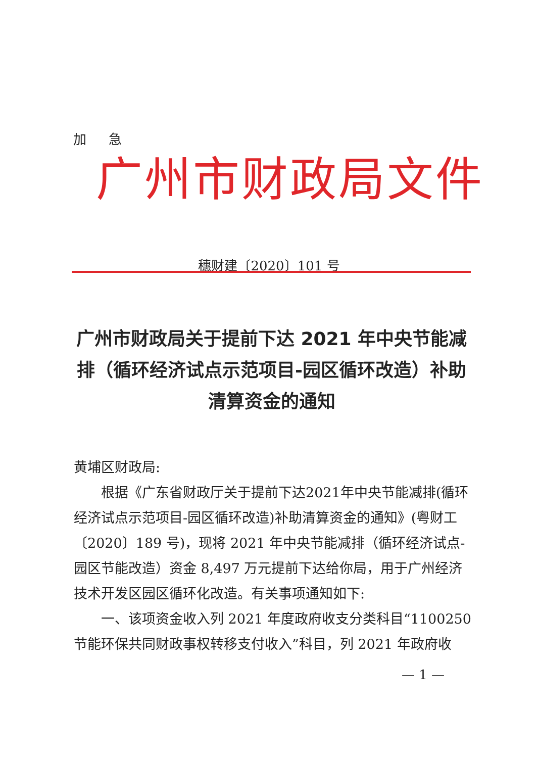加 急
广州市财政局文件
穗财建〔2020〕101 号
广州市财政局关于提前下达 2021 年中央节能减排（循环经济试点示范项目-园区循环改造）补助清算资金的通知
黄埔区财政局:
根据《广东省财政厅关于提前下达2021年中央节能减排(循环经济试点示范项目-园区循环改造)补助清算资金的通知》(粤财工〔2020〕189 号)，现将 2021 年中央节能减排（循环经济试点-园区节能改造）资金 8,497 万元提前下达给你局，用于广州经济技术开发区园区循环化改造。有关事项通知如下:
一、该项资金收入列 2021 年度政府收支分类科目“1100250 节能环保共同财政事权转移支付收入”科目，列 2021 年政府收
— 1 —